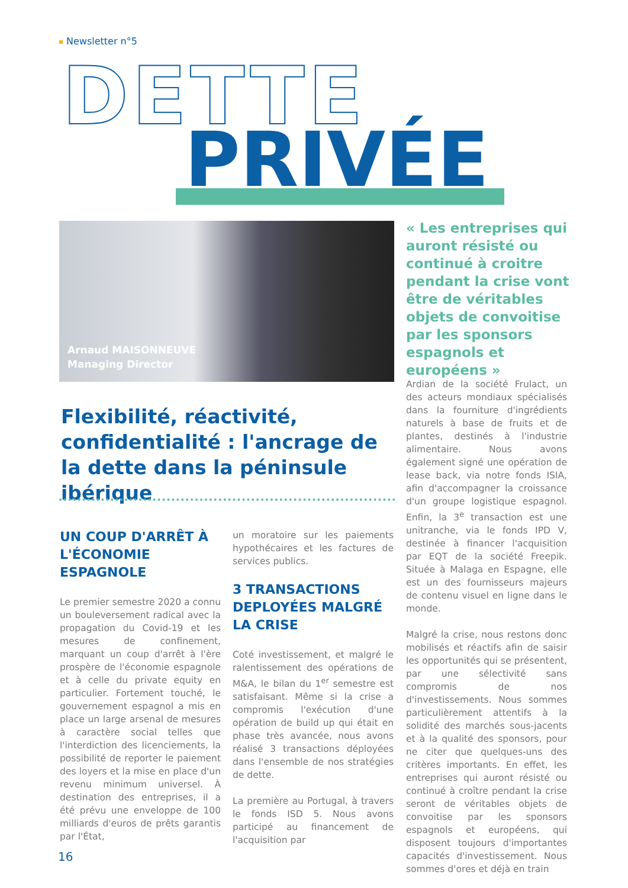Newsletter n°5
DETTE
PRIVÉE
Arnaud MAISONNEUVE
Managing Director
« Les entreprises qui auront résisté ou continué à croitre pendant la crise vont être de véritables objets de convoitise par les sponsors espagnols et européens »
Flexibilité, réactivité, confidentialité : l'ancrage de la dette dans la péninsule ibérique
UN COUP D'ARRÊT À L'ÉCONOMIE ESPAGNOLE
Le premier semestre 2020 a connu un bouleversement radical avec la propagation du Covid-19 et les mesures de confinement, marquant un coup d'arrêt à l'ère prospère de l'économie espagnole et à celle du private equity en particulier. Fortement touché, le gouvernement espagnol a mis en place un large arsenal de mesures à caractère social telles que l'interdiction des licenciements, la possibilité de reporter le paiement des loyers et la mise en place d'un revenu minimum universel. À destination des entreprises, il a été prévu une enveloppe de 100 milliards d'euros de prêts garantis par l'État,
un moratoire sur les paiements hypothécaires et les factures de services publics.
3 TRANSACTIONS DEPLOYÉES MALGRÉ LA CRISE
Coté investissement, et malgré le ralentissement des opérations de M&A, le bilan du 1<sup>er</sup> semestre est satisfaisant. Même si la crise a compromis l'exécution d'une opération de build up qui était en phase très avancée, nous avons réalisé 3 transactions déployées dans l'ensemble de nos stratégies de dette.
La première au Portugal, à travers le fonds ISD 5. Nous avons participé au financement de l'acquisition par
Ardian de la société Frulact, un des acteurs mondiaux spécialisés dans la fourniture d'ingrédients naturels à base de fruits et de plantes, destinés à l'industrie alimentaire. Nous avons également signé une opération de lease back, via notre fonds ISIA, afin d'accompagner la croissance d'un groupe logistique espagnol. Enfin, la 3<sup>e</sup> transaction est une unitranche, via le fonds IPD V, destinée à financer l'acquisition par EQT de la société Freepik. Située à Malaga en Espagne, elle est un des fournisseurs majeurs de contenu visuel en ligne dans le monde.
Malgré la crise, nous restons donc mobilisés et réactifs afin de saisir les opportunités qui se présentent, par une sélectivité sans compromis de nos d'investissements. Nous sommes particulièrement attentifs à la solidité des marchés sous-jacents et à la qualité des sponsors, pour ne citer que quelques-uns des critères importants. En effet, les entreprises qui auront résisté ou continué à croître pendant la crise seront de véritables objets de convoitise par les sponsors espagnols et européens, qui disposent toujours d'importantes capacités d'investissement. Nous sommes d'ores et déjà en train
16